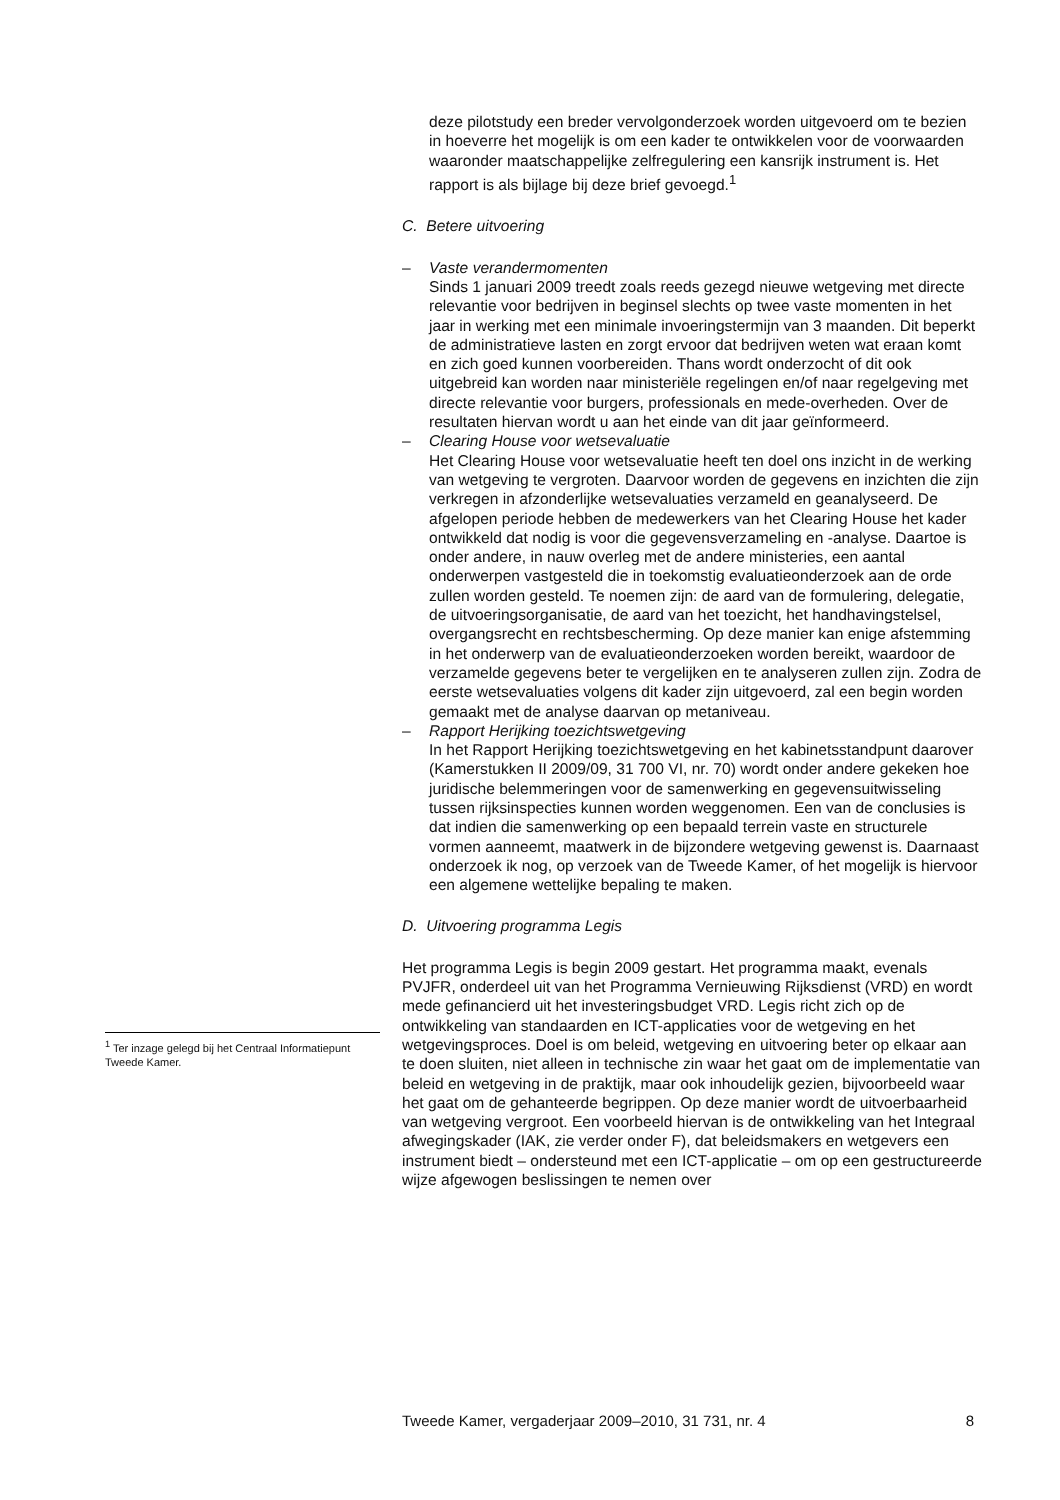deze pilotstudy een breder vervolgonderzoek worden uitgevoerd om te bezien in hoeverre het mogelijk is om een kader te ontwikkelen voor de voorwaarden waaronder maatschappelijke zelfregulering een kansrijk instrument is. Het rapport is als bijlage bij deze brief gevoegd.<sup>1</sup>
C. Betere uitvoering
– Vaste verandermomenten
Sinds 1 januari 2009 treedt zoals reeds gezegd nieuwe wetgeving met directe relevantie voor bedrijven in beginsel slechts op twee vaste momenten in het jaar in werking met een minimale invoeringstermijn van 3 maanden. Dit beperkt de administratieve lasten en zorgt ervoor dat bedrijven weten wat eraan komt en zich goed kunnen voorbereiden. Thans wordt onderzocht of dit ook uitgebreid kan worden naar ministeriële regelingen en/of naar regelgeving met directe relevantie voor burgers, professionals en mede-overheden. Over de resultaten hiervan wordt u aan het einde van dit jaar geïnformeerd.
– Clearing House voor wetsevaluatie
Het Clearing House voor wetsevaluatie heeft ten doel ons inzicht in de werking van wetgeving te vergroten. Daarvoor worden de gegevens en inzichten die zijn verkregen in afzonderlijke wetsevaluaties verzameld en geanalyseerd. De afgelopen periode hebben de medewerkers van het Clearing House het kader ontwikkeld dat nodig is voor die gegevensverzameling en -analyse. Daartoe is onder andere, in nauw overleg met de andere ministeries, een aantal onderwerpen vastgesteld die in toekomstig evaluatieonderzoek aan de orde zullen worden gesteld. Te noemen zijn: de aard van de formulering, delegatie, de uitvoeringsorganisatie, de aard van het toezicht, het handhavingstelsel, overgangsrecht en rechtsbescherming. Op deze manier kan enige afstemming in het onderwerp van de evaluatieonderzoeken worden bereikt, waardoor de verzamelde gegevens beter te vergelijken en te analyseren zullen zijn. Zodra de eerste wetsevaluaties volgens dit kader zijn uitgevoerd, zal een begin worden gemaakt met de analyse daarvan op metaniveau.
– Rapport Herijking toezichtswetgeving
In het Rapport Herijking toezichtswetgeving en het kabinetsstandpunt daarover (Kamerstukken II 2009/09, 31 700 VI, nr. 70) wordt onder andere gekeken hoe juridische belemmeringen voor de samenwerking en gegevensuitwisseling tussen rijksinspecties kunnen worden weggenomen. Een van de conclusies is dat indien die samenwerking op een bepaald terrein vaste en structurele vormen aanneemt, maatwerk in de bijzondere wetgeving gewenst is. Daarnaast onderzoek ik nog, op verzoek van de Tweede Kamer, of het mogelijk is hiervoor een algemene wettelijke bepaling te maken.
D. Uitvoering programma Legis
Het programma Legis is begin 2009 gestart. Het programma maakt, evenals PVJFR, onderdeel uit van het Programma Vernieuwing Rijksdienst (VRD) en wordt mede gefinancierd uit het investeringsbudget VRD. Legis richt zich op de ontwikkeling van standaarden en ICT-applicaties voor de wetgeving en het wetgevingsproces. Doel is om beleid, wetgeving en uitvoering beter op elkaar aan te doen sluiten, niet alleen in technische zin waar het gaat om de implementatie van beleid en wetgeving in de praktijk, maar ook inhoudelijk gezien, bijvoorbeeld waar het gaat om de gehanteerde begrippen. Op deze manier wordt de uitvoerbaarheid van wetgeving vergroot. Een voorbeeld hiervan is de ontwikkeling van het Integraal afwegingskader (IAK, zie verder onder F), dat beleidsmakers en wetgevers een instrument biedt – ondersteund met een ICT-applicatie – om op een gestructureerde wijze afgewogen beslissingen te nemen over
<sup>1</sup> Ter inzage gelegd bij het Centraal Informatiepunt Tweede Kamer.
Tweede Kamer, vergaderjaar 2009–2010, 31 731, nr. 4 8